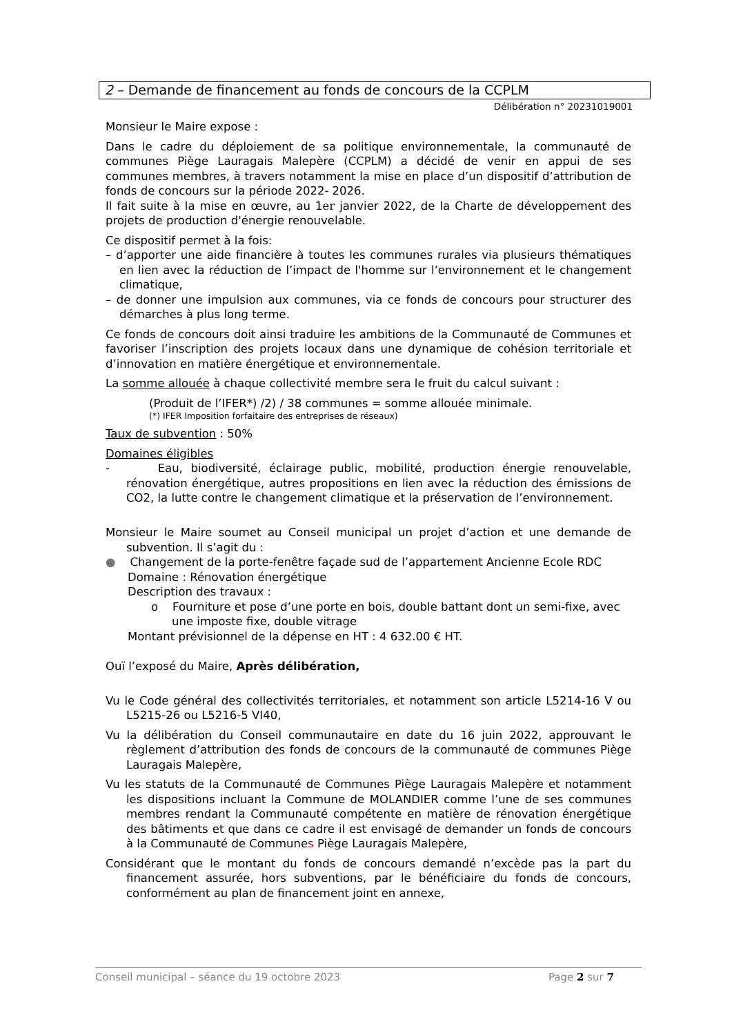2 – Demande de financement au fonds de concours de la CCPLM
Délibération n° 20231019001
Monsieur le Maire expose :
Dans le cadre du déploiement de sa politique environnementale, la communauté de communes Piège Lauragais Malepère (CCPLM) a décidé de venir en appui de ses communes membres, à travers notamment la mise en place d’un dispositif d’attribution de fonds de concours sur la période 2022- 2026.
Il fait suite à la mise en œuvre, au 1er janvier 2022, de la Charte de développement des projets de production d'énergie renouvelable.
Ce dispositif permet à la fois:
– d’apporter une aide financière à toutes les communes rurales via plusieurs thématiques en lien avec la réduction de l’impact de l'homme sur l’environnement et le changement climatique,
– de donner une impulsion aux communes, via ce fonds de concours pour structurer des démarches à plus long terme.
Ce fonds de concours doit ainsi traduire les ambitions de la Communauté de Communes et favoriser l’inscription des projets locaux dans une dynamique de cohésion territoriale et d’innovation en matière énergétique et environnementale.
La somme allouée à chaque collectivité membre sera le fruit du calcul suivant :
(Produit de l’IFER*) /2) / 38 communes = somme allouée minimale.
(*) IFER Imposition forfaitaire des entreprises de réseaux)
Taux de subvention : 50%
Domaines éligibles
- Eau, biodiversité, éclairage public, mobilité, production énergie renouvelable, rénovation énergétique, autres propositions en lien avec la réduction des émissions de CO2, la lutte contre le changement climatique et la préservation de l’environnement.
Monsieur le Maire soumet au Conseil municipal un projet d’action et une demande de subvention. Il s’agit du :
● Changement de la porte-fenêtre façade sud de l’appartement Ancienne Ecole RDC
Domaine : Rénovation énergétique
Description des travaux :
o Fourniture et pose d’une porte en bois, double battant dont un semi-fixe, avec une imposte fixe, double vitrage
Montant prévisionnel de la dépense en HT : 4 632.00 € HT.
Ouï l’exposé du Maire, Après délibération,
Vu le Code général des collectivités territoriales, et notamment son article L5214-16 V ou L5215-26 ou L5216-5 VI40,
Vu la délibération du Conseil communautaire en date du 16 juin 2022, approuvant le règlement d’attribution des fonds de concours de la communauté de communes Piège Lauragais Malepère,
Vu les statuts de la Communauté de Communes Piège Lauragais Malepère et notamment les dispositions incluant la Commune de MOLANDIER comme l’une de ses communes membres rendant la Communauté compétente en matière de rénovation énergétique des bâtiments et que dans ce cadre il est envisagé de demander un fonds de concours à la Communauté de Communes Piège Lauragais Malepère,
Considérant que le montant du fonds de concours demandé n’excède pas la part du financement assurée, hors subventions, par le bénéficiaire du fonds de concours, conformément au plan de financement joint en annexe,
Conseil municipal – séance du 19 octobre 2023 Page 2 sur 7